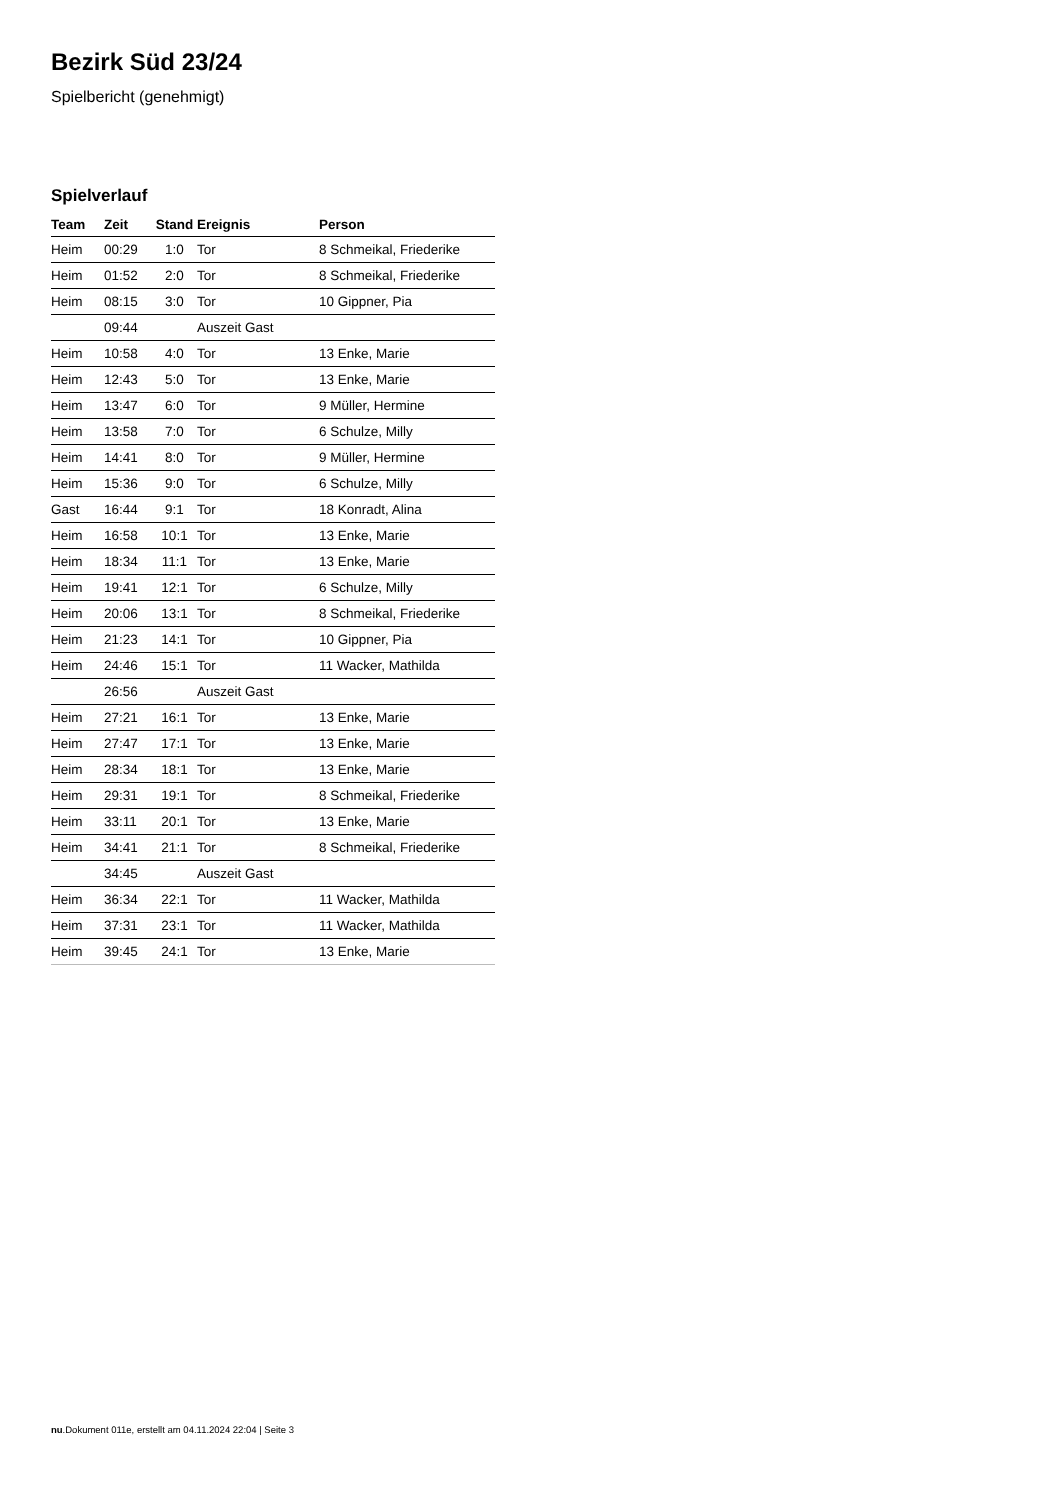Bezirk Süd 23/24
Spielbericht (genehmigt)
Spielverlauf
| Team | Zeit | Stand | Ereignis | Person |
| --- | --- | --- | --- | --- |
| Heim | 00:29 | 1:0 | Tor | 8 Schmeikal, Friederike |
| Heim | 01:52 | 2:0 | Tor | 8 Schmeikal, Friederike |
| Heim | 08:15 | 3:0 | Tor | 10 Gippner, Pia |
| | 09:44 | | Auszeit Gast | |
| Heim | 10:58 | 4:0 | Tor | 13 Enke, Marie |
| Heim | 12:43 | 5:0 | Tor | 13 Enke, Marie |
| Heim | 13:47 | 6:0 | Tor | 9 Müller, Hermine |
| Heim | 13:58 | 7:0 | Tor | 6 Schulze, Milly |
| Heim | 14:41 | 8:0 | Tor | 9 Müller, Hermine |
| Heim | 15:36 | 9:0 | Tor | 6 Schulze, Milly |
| Gast | 16:44 | 9:1 | Tor | 18 Konradt, Alina |
| Heim | 16:58 | 10:1 | Tor | 13 Enke, Marie |
| Heim | 18:34 | 11:1 | Tor | 13 Enke, Marie |
| Heim | 19:41 | 12:1 | Tor | 6 Schulze, Milly |
| Heim | 20:06 | 13:1 | Tor | 8 Schmeikal, Friederike |
| Heim | 21:23 | 14:1 | Tor | 10 Gippner, Pia |
| Heim | 24:46 | 15:1 | Tor | 11 Wacker, Mathilda |
| | 26:56 | | Auszeit Gast | |
| Heim | 27:21 | 16:1 | Tor | 13 Enke, Marie |
| Heim | 27:47 | 17:1 | Tor | 13 Enke, Marie |
| Heim | 28:34 | 18:1 | Tor | 13 Enke, Marie |
| Heim | 29:31 | 19:1 | Tor | 8 Schmeikal, Friederike |
| Heim | 33:11 | 20:1 | Tor | 13 Enke, Marie |
| Heim | 34:41 | 21:1 | Tor | 8 Schmeikal, Friederike |
| | 34:45 | | Auszeit Gast | |
| Heim | 36:34 | 22:1 | Tor | 11 Wacker, Mathilda |
| Heim | 37:31 | 23:1 | Tor | 11 Wacker, Mathilda |
| Heim | 39:45 | 24:1 | Tor | 13 Enke, Marie |
nu.Dokument 011e, erstellt am 04.11.2024 22:04 | Seite 3